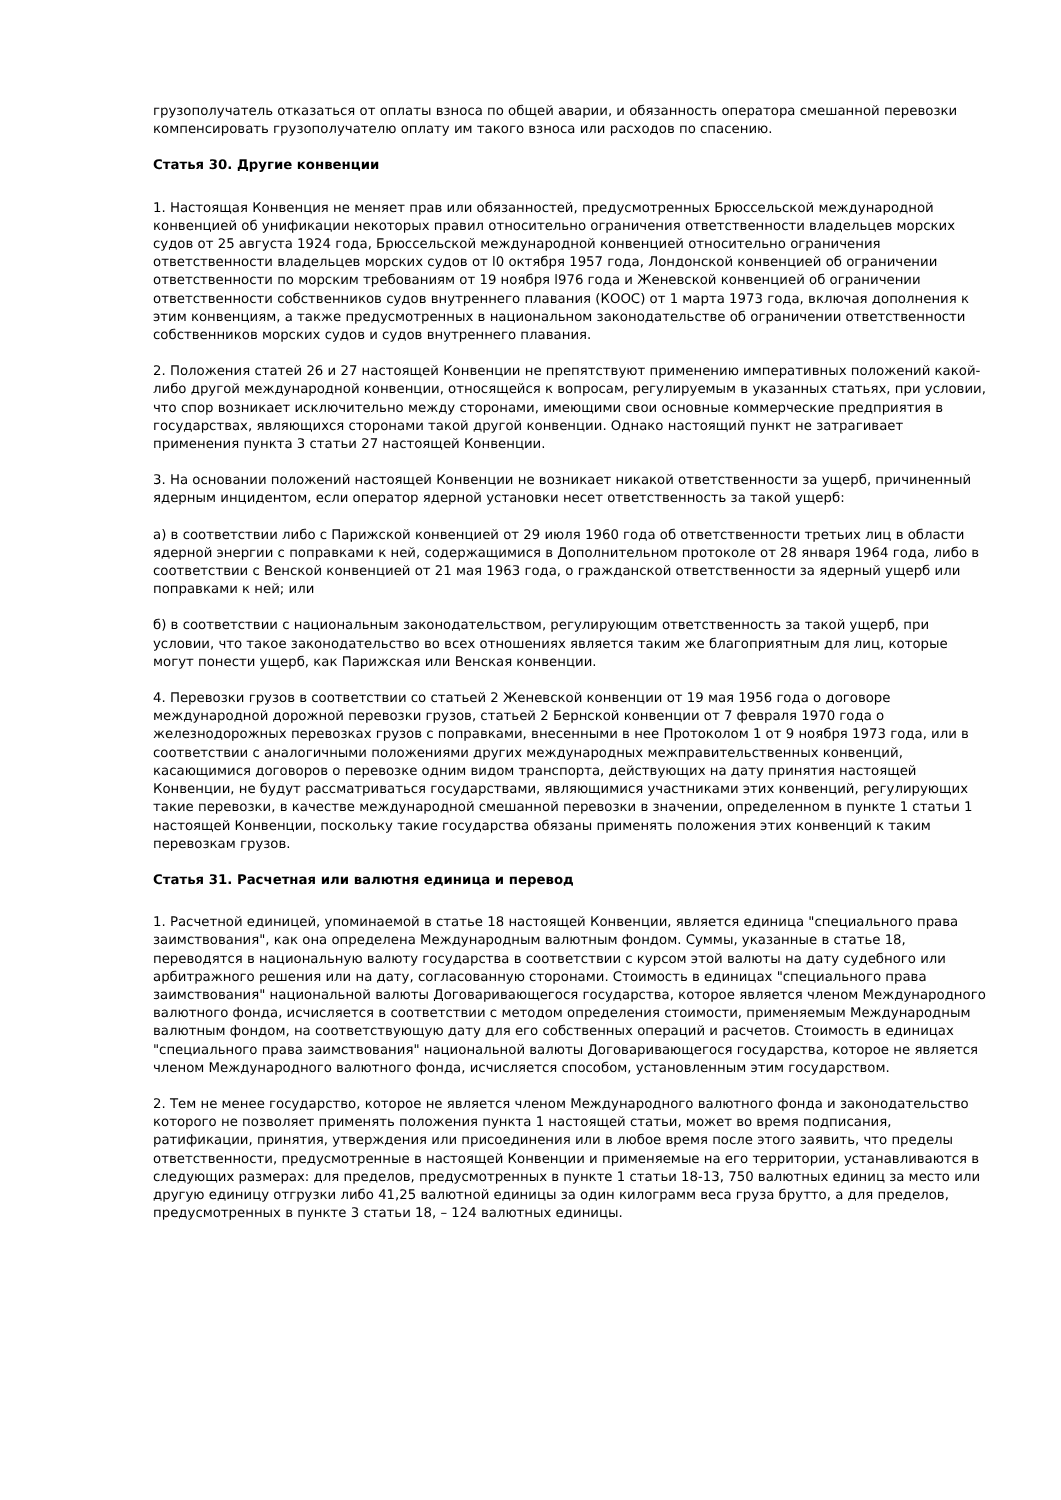грузополучатель отказаться от оплаты взноса по общей аварии, и обязанность оператора смешанной перевозки компенсировать грузополучателю оплату им такого взноса или расходов по спасению.
Статья 30. Другие конвенции
1. Настоящая Конвенция не меняет прав или обязанностей, предусмотренных Брюссельской международной конвенцией об унификации некоторых правил относительно ограничения ответственности владельцев морских судов от 25 августа 1924 года, Брюссельской международной конвенцией относительно ограничения ответственности владельцев морских судов от l0 октября 1957 года, Лондонской конвенцией об ограничении ответственности по морским требованиям от 19 ноября l976 года и Женевской конвенцией об ограничении ответственности собственников судов внутреннего плавания (КООС) от 1 марта 1973 года, включая дополнения к этим конвенциям, а также предусмотренных в национальном законодательстве об ограничении ответственности собственников морских судов и судов внутреннего плавания.
2. Положения статей 26 и 27 настоящей Конвенции не препятствуют применению императивных положений какой-либо другой международной конвенции, относящейся к вопросам, регулируемым в указанных статьях, при условии, что спор возникает исключительно между сторонами, имеющими свои основные коммерческие предприятия в государствах, являющихся сторонами такой другой конвенции. Однако настоящий пункт не затрагивает применения пункта 3 статьи 27 настоящей Конвенции.
3. На основании положений настоящей Конвенции не возникает никакой ответственности за ущерб, причиненный ядерным инцидентом, если оператор ядерной установки несет ответственность за такой ущерб:
а) в соответствии либо с Парижской конвенцией от 29 июля 1960 года об ответственности третьих лиц в области ядерной энергии с поправками к ней, содержащимися в Дополнительном протоколе от 28 января 1964 года, либо в соответствии с Венской конвенцией от 21 мая 1963 года, о гражданской ответственности за ядерный ущерб или поправками к ней; или
б) в соответствии с национальным законодательством, регулирующим ответственность за такой ущерб, при условии, что такое законодательство во всех отношениях является таким же благоприятным для лиц, которые могут понести ущерб, как Парижская или Венская конвенции.
4. Перевозки грузов в соответствии со статьей 2 Женевской конвенции от 19 мая 1956 года о договоре международной дорожной перевозки грузов, статьей 2 Бернской конвенции от 7 февраля 1970 года о железнодорожных перевозках грузов с поправками, внесенными в нее Протоколом 1 от 9 ноября 1973 года, или в соответствии с аналогичными положениями других международных межправительственных конвенций, касающимися договоров о перевозке одним видом транспорта, действующих на дату принятия настоящей Конвенции, не будут рассматриваться государствами, являющимися участниками этих конвенций, регулирующих такие перевозки, в качестве международной смешанной перевозки в значении, определенном в пункте 1 статьи 1 настоящей Конвенции, поскольку такие государства обязаны применять положения этих конвенций к таким перевозкам грузов.
Статья 31. Расчетная или валютня единица и перевод
1. Расчетной единицей, упоминаемой в статье 18 настоящей Конвенции, является единица "специального права заимствования", как она определена Международным валютным фондом. Суммы, указанные в статье 18, переводятся в национальную валюту государства в соответствии с курсом этой валюты на дату судебного или арбитражного решения или на дату, согласованную сторонами. Стоимость в единицах "специального права заимствования" национальной валюты Договаривающегося государства, которое является членом Международного валютного фонда, исчисляется в соответствии с методом определения стоимости, применяемым Международным валютным фондом, на соответствующую дату для его собственных операций и расчетов. Стоимость в единицах "специального права заимствования" национальной валюты Договаривающегося государства, которое не является членом Международного валютного фонда, исчисляется способом, установленным этим государством.
2. Тем не менее государство, которое не является членом Международного валютного фонда и законодательство которого не позволяет применять положения пункта 1 настоящей статьи, может во время подписания, ратификации, принятия, утверждения или присоединения или в любое время после этого заявить, что пределы ответственности, предусмотренные в настоящей Конвенции и применяемые на его территории, устанавливаются в следующих размерах: для пределов, предусмотренных в пункте 1 статьи 18-13, 750 валютных единиц за место или другую единицу отгрузки либо 41,25 валютной единицы за один килограмм веса груза брутто, а для пределов, предусмотренных в пункте 3 статьи 18, – 124 валютных единицы.